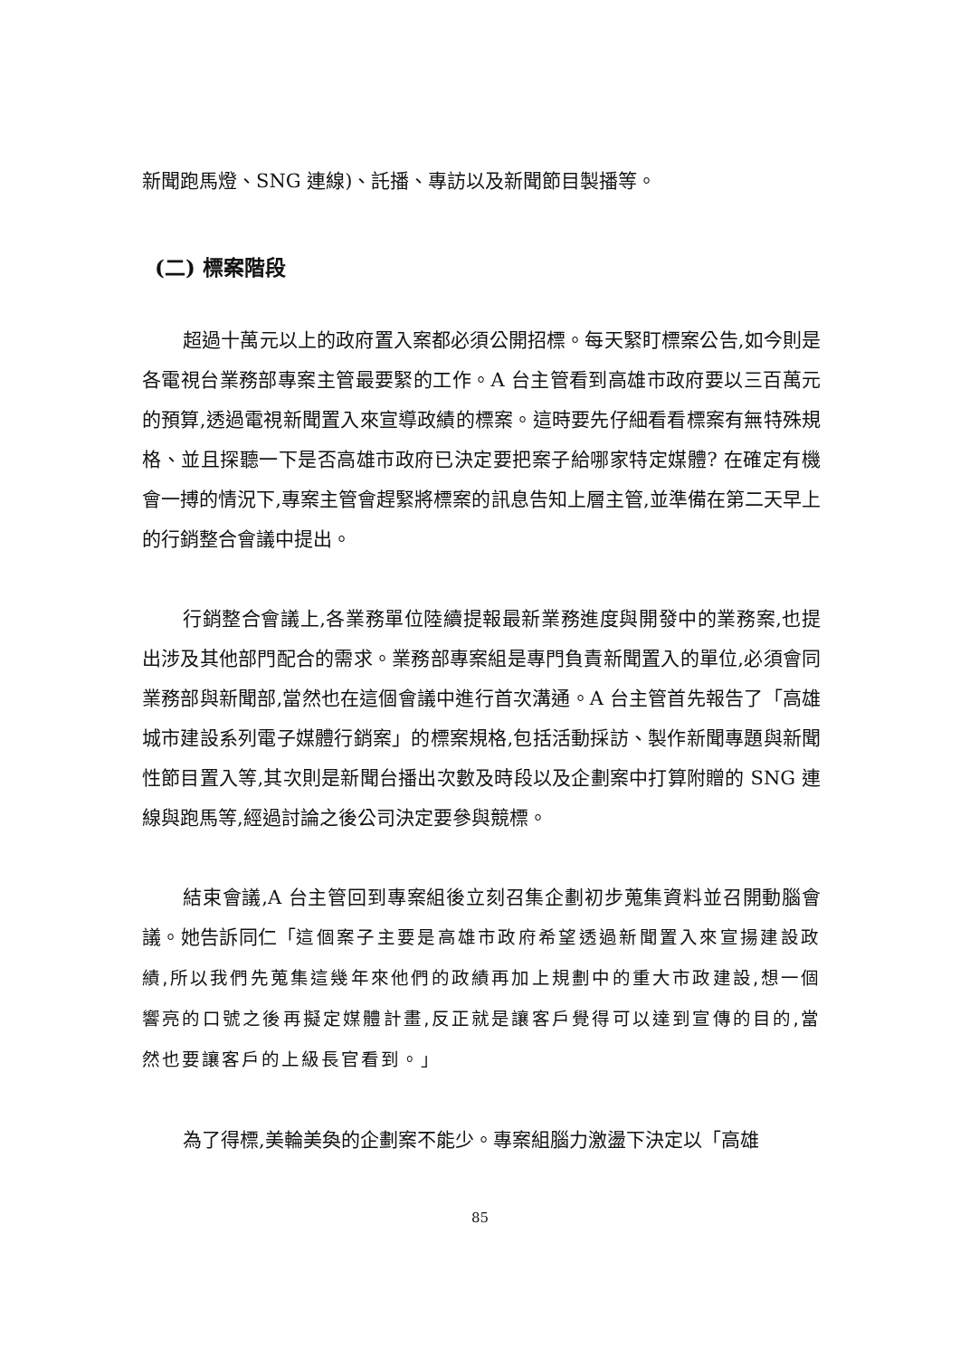新聞跑馬燈、SNG 連線)、託播、專訪以及新聞節目製播等。
(二) 標案階段
超過十萬元以上的政府置入案都必須公開招標。每天緊盯標案公告,如今則是各電視台業務部專案主管最要緊的工作。A 台主管看到高雄市政府要以三百萬元的預算,透過電視新聞置入來宣導政績的標案。這時要先仔細看看標案有無特殊規格、並且探聽一下是否高雄市政府已決定要把案子給哪家特定媒體? 在確定有機會一搏的情況下,專案主管會趕緊將標案的訊息告知上層主管,並準備在第二天早上的行銷整合會議中提出。
行銷整合會議上,各業務單位陸續提報最新業務進度與開發中的業務案,也提出涉及其他部門配合的需求。業務部專案組是專門負責新聞置入的單位,必須會同業務部與新聞部,當然也在這個會議中進行首次溝通。A 台主管首先報告了「高雄城市建設系列電子媒體行銷案」的標案規格,包括活動採訪、製作新聞專題與新聞性節目置入等,其次則是新聞台播出次數及時段以及企劃案中打算附贈的 SNG 連線與跑馬等,經過討論之後公司決定要參與競標。
結束會議,A 台主管回到專案組後立刻召集企劃初步蒐集資料並召開動腦會議。她告訴同仁「這個案子主要是高雄市政府希望透過新聞置入來宣揚建設政績,所以我們先蒐集這幾年來他們的政績再加上規劃中的重大市政建設,想一個響亮的口號之後再擬定媒體計畫,反正就是讓客戶覺得可以達到宣傳的目的,當然也要讓客戶的上級長官看到。」
為了得標,美輪美奐的企劃案不能少。專案組腦力激盪下決定以「高雄
85